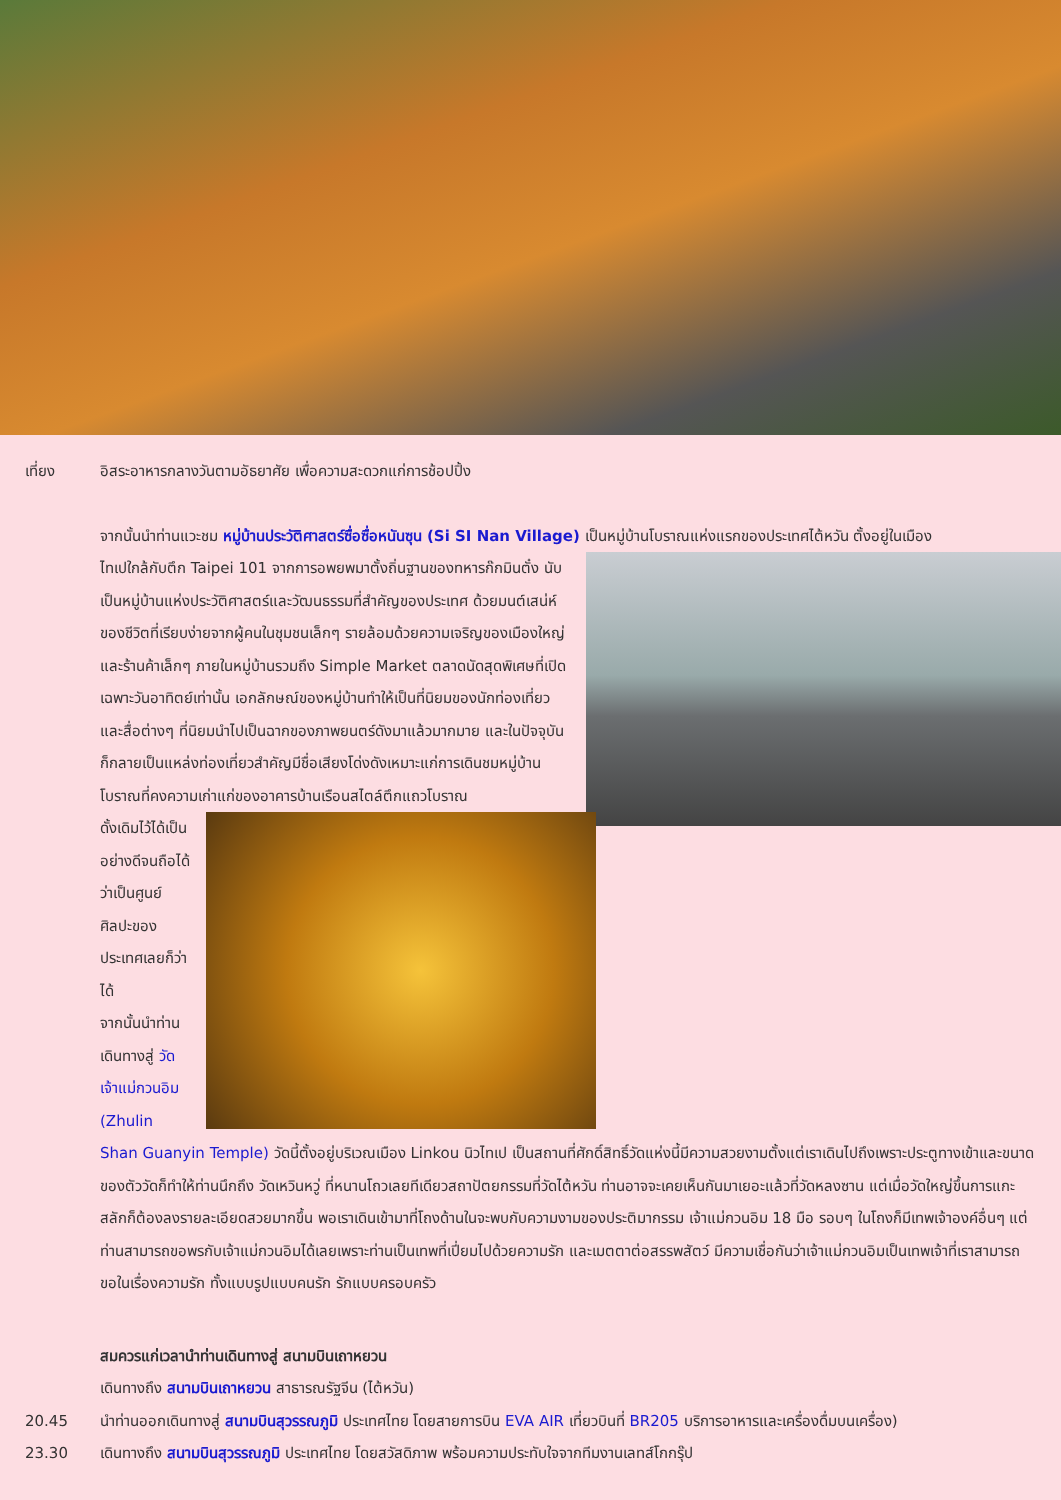เที่ยง อิสระอาหารกลางวันตามอัธยาศัย เพื่อความสะดวกแก่การช้อปปิ้ง
จากนั้นนำท่านแวะชม หมู่บ้านประวัติศาสตร์ซื่อซื่อหนันซุน (Si SI Nan Village) เป็นหมู่บ้านโบราณแห่งแรกของประเทศไต้หวัน ตั้งอยู่ในเมือง
ไทเปใกล้กับตึก Taipei 101 จากการอพยพมาตั้งถิ่นฐานของทหารก๊กมินตั๋ง นับเป็นหมู่บ้านแห่งประวัติศาสตร์และวัฒนธรรมที่สำคัญของประเทศ ด้วยมนต์เสน่ห์ของชีวิตที่เรียบง่ายจากผู้คนในชุมชนเล็กๆ รายล้อมด้วยความเจริญของเมืองใหญ่และร้านค้าเล็กๆ ภายในหมู่บ้านรวมถึง Simple Market ตลาดนัดสุดพิเศษที่เปิดเฉพาะวันอาทิตย์เท่านั้น เอกลักษณ์ของหมู่บ้านทำให้เป็นที่นิยมของนักท่องเที่ยวและสื่อต่างๆ ที่นิยมนำไปเป็นฉากของภาพยนตร์ดังมาแล้วมากมาย และในปัจจุบันก็กลายเป็นแหล่งท่องเที่ยวสำคัญมีชื่อเสียงโด่งดังเหมาะแก่การเดินชมหมู่บ้านโบราณที่คงความเก่าแก่ของอาคารบ้านเรือนสไตล์ตึกแถวโบราณ
ดั้งเดิมไว้ได้เป็นอย่างดีจนถือได้ว่าเป็นศูนย์ศิลปะของประเทศเลยก็ว่าได้
จากนั้นนำท่านเดินทางสู่ วัดเจ้าแม่กวนอิม (Zhulin Shan Guanyin Temple) วัดนี้ตั้งอยู่บริเวณเมือง Linkou นิวไทเป เป็นสถานที่ศักดิ์สิทธิ์วัดแห่งนี้มีความสวยงามตั้งแต่เราเดินไปถึงเพราะประตูทางเข้าและขนาดของตัววัดก็ทำให้ท่านนึกถึง วัดเหวินหวู่ ที่หนานโถวเลยทีเดียวสถาปัตยกรรมที่วัดไต้หวัน ท่านอาจจะเคยเห็นกันมาเยอะแล้วที่วัดหลงซาน แต่เมื่อวัดใหญ่ขึ้นการแกะสลักก็ต้องลงรายละเอียดสวยมากขึ้น พอเราเดินเข้ามาที่โถงด้านในจะพบกับความงามของประติมากรรม เจ้าแม่กวนอิม 18 มือ รอบๆ ในโถงก็มีเทพเจ้าองค์อื่นๆ แต่ท่านสามารถขอพรกับเจ้าแม่กวนอิมได้เลยเพราะท่านเป็นเทพที่เปี่ยมไปด้วยความรัก และเมตตาต่อสรรพสัตว์ มีความเชื่อกันว่าเจ้าแม่กวนอิมเป็นเทพเจ้าที่เราสามารถขอในเรื่องความรัก ทั้งแบบรูปแบบคนรัก รักแบบครอบครัว
สมควรแก่เวลานำท่านเดินทางสู่ สนามบินเถาหยวน
เดินทางถึง สนามบินเถาหยวน สาธารณรัฐจีน (ไต้หวัน)
20.45 นำท่านออกเดินทางสู่ สนามบินสุวรรณภูมิ ประเทศไทย โดยสายการบิน EVA AIR เที่ยวบินที่ BR205 บริการอาหารและเครื่องดื่มบนเครื่อง)
23.30 เดินทางถึง สนามบินสุวรรณภูมิ ประเทศไทย โดยสวัสดิภาพ พร้อมความประทับใจจากทีมงานเลทส์โกกรุ๊ป